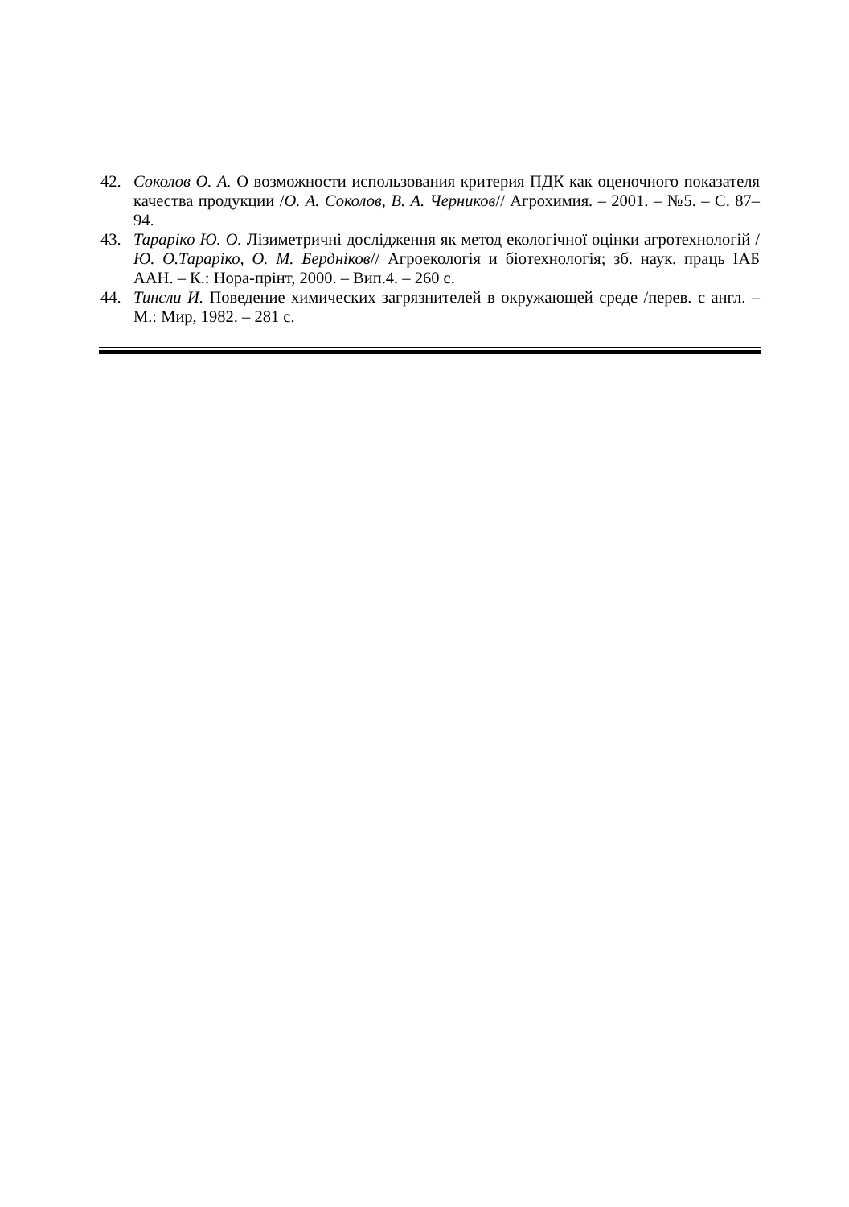42. Соколов О. А. О возможности использования критерия ПДК как оценочного показателя качества продукции /О. А. Соколов, В. А. Черников// Агрохимия. – 2001. – №5. – С. 87–94.
43. Тараріко Ю. О. Лізиметричні дослідження як метод екологічної оцінки агротехнологій /Ю. О.Тараріко, О. М. Бердніков// Агроекологія и біотехнологія; зб. наук. праць ІАБ ААН. – К.: Нора-прінт, 2000. – Вип.4. – 260 с.
44. Тинсли И. Поведение химических загрязнителей в окружающей среде /перев. с англ. – М.: Мир, 1982. – 281 с.